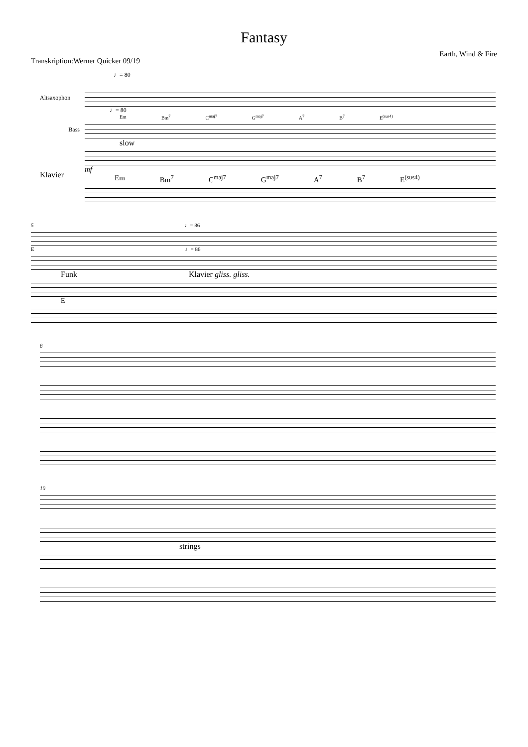Fantasy
Transkription:Werner Quicker 09/19 Earth, Wind & Fire
♩= 80
Altsaxophon
♩= 80
Em Bm<sup>7</sup> C<sup>maj7</sup> G<sup>maj7</sup> A<sup>7</sup> B<sup>7</sup> E<sup>(sus4)</sup>
Bass
slow
Klavier
mf
Em Bm<sup>7</sup> C<sup>maj7</sup> G<sup>maj7</sup> A<sup>7</sup> B<sup>7</sup> E<sup>(sus4)</sup>
5 ♩= 86
E ♩= 86
Funk Klavier gliss. gliss.
E
8
10
strings